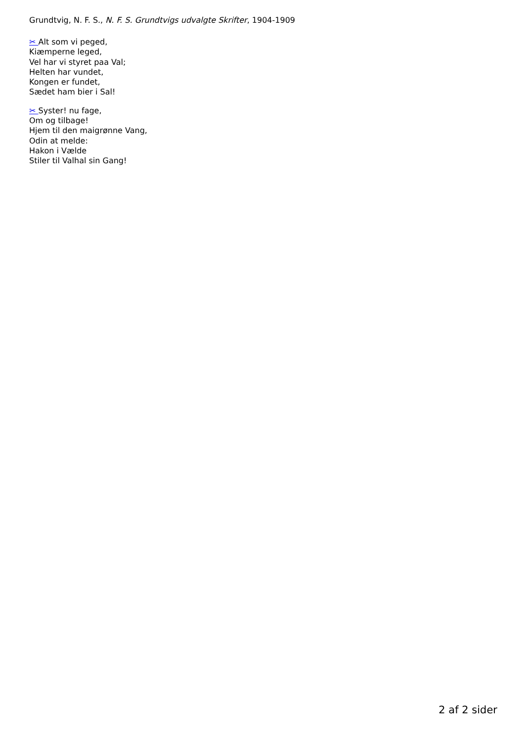Grundtvig, N. F. S., N. F. S. Grundtvigs udvalgte Skrifter, 1904-1909
✂ Alt som vi peged,
Kiæmperne leged,
Vel har vi styret paa Val;
Helten har vundet,
Kongen er fundet,
Sædet ham bier i Sal!
✂ Syster! nu fage,
Om og tilbage!
Hjem til den maigrønne Vang,
Odin at melde:
Hakon i Vælde
Stiler til Valhal sin Gang!
2 af 2 sider